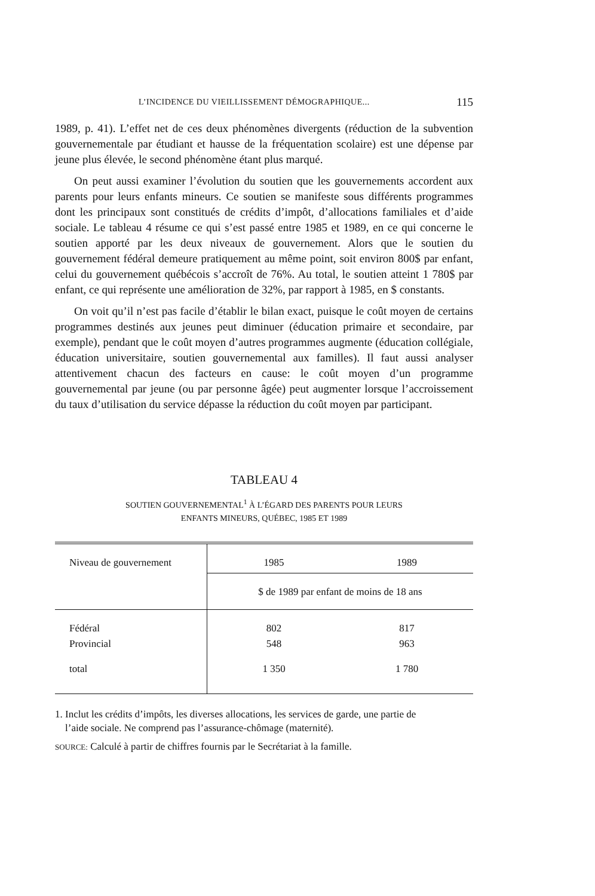L’INCIDENCE DU VIEILLISSEMENT DÉMOGRAPHIQUE... 115
1989, p. 41). L’effet net de ces deux phénomènes divergents (réduction de la subvention gouvernementale par étudiant et hausse de la fréquentation scolaire) est une dépense par jeune plus élevée, le second phénomène étant plus marqué.
On peut aussi examiner l’évolution du soutien que les gouvernements accordent aux parents pour leurs enfants mineurs. Ce soutien se manifeste sous différents programmes dont les principaux sont constitués de crédits d’impôt, d’allocations familiales et d’aide sociale. Le tableau 4 résume ce qui s’est passé entre 1985 et 1989, en ce qui concerne le soutien apporté par les deux niveaux de gouvernement. Alors que le soutien du gouvernement fédéral demeure pratiquement au même point, soit environ 800$ par enfant, celui du gouvernement québécois s’accroît de 76%. Au total, le soutien atteint 1 780$ par enfant, ce qui représente une amélioration de 32%, par rapport à 1985, en $ constants.
On voit qu’il n’est pas facile d’établir le bilan exact, puisque le coût moyen de certains programmes destinés aux jeunes peut diminuer (éducation primaire et secondaire, par exemple), pendant que le coût moyen d’autres programmes augmente (éducation collégiale, éducation universitaire, soutien gouvernemental aux familles). Il faut aussi analyser attentivement chacun des facteurs en cause: le coût moyen d’un programme gouvernemental par jeune (ou par personne âgée) peut augmenter lorsque l’accroissement du taux d’utilisation du service dépasse la réduction du coût moyen par participant.
TABLEAU 4
SOUTIEN GOUVERNEMENTAL<sup>1</sup> À L’ÉGARD DES PARENTS POUR LEURS
ENFANTS MINEURS, QUÉBEC, 1985 ET 1989
| Niveau de gouvernement | 1985 | 1989 |
| --- | --- | --- |
| | $ de 1989 par enfant de moins de 18 ans | |
| Fédéral Provincial | 802 548 | 817 963 |
| total | 1 350 | 1 780 |
1. Inclut les crédits d’impôts, les diverses allocations, les services de garde, une partie de
l’aide sociale. Ne comprend pas l’assurance-chômage (maternité).
SOURCE: Calculé à partir de chiffres fournis par le Secrétariat à la famille.